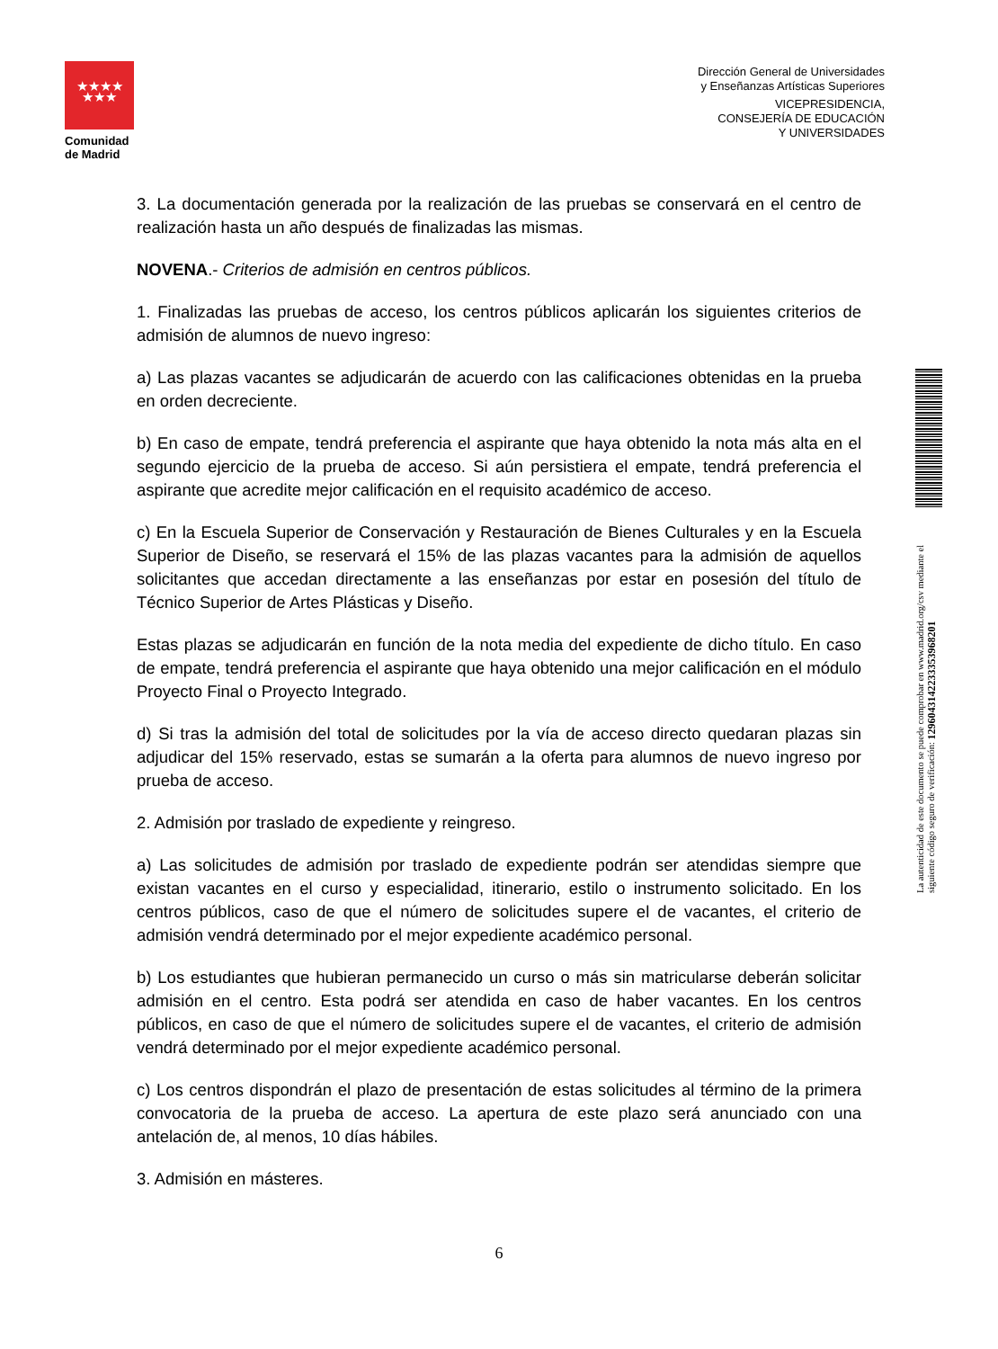★★★★
★★★
Comunidad de Madrid
Dirección General de Universidades
y Enseñanzas Artísticas Superiores
VICEPRESIDENCIA,
CONSEJERÍA DE EDUCACIÓN
Y UNIVERSIDADES
3. La documentación generada por la realización de las pruebas se conservará en el centro de realización hasta un año después de finalizadas las mismas.
NOVENA.- Criterios de admisión en centros públicos.
1. Finalizadas las pruebas de acceso, los centros públicos aplicarán los siguientes criterios de admisión de alumnos de nuevo ingreso:
a) Las plazas vacantes se adjudicarán de acuerdo con las calificaciones obtenidas en la prueba en orden decreciente.
b) En caso de empate, tendrá preferencia el aspirante que haya obtenido la nota más alta en el segundo ejercicio de la prueba de acceso. Si aún persistiera el empate, tendrá preferencia el aspirante que acredite mejor calificación en el requisito académico de acceso.
c) En la Escuela Superior de Conservación y Restauración de Bienes Culturales y en la Escuela Superior de Diseño, se reservará el 15% de las plazas vacantes para la admisión de aquellos solicitantes que accedan directamente a las enseñanzas por estar en posesión del título de Técnico Superior de Artes Plásticas y Diseño.
Estas plazas se adjudicarán en función de la nota media del expediente de dicho título. En caso de empate, tendrá preferencia el aspirante que haya obtenido una mejor calificación en el módulo Proyecto Final o Proyecto Integrado.
d) Si tras la admisión del total de solicitudes por la vía de acceso directo quedaran plazas sin adjudicar del 15% reservado, estas se sumarán a la oferta para alumnos de nuevo ingreso por prueba de acceso.
2. Admisión por traslado de expediente y reingreso.
a) Las solicitudes de admisión por traslado de expediente podrán ser atendidas siempre que existan vacantes en el curso y especialidad, itinerario, estilo o instrumento solicitado. En los centros públicos, caso de que el número de solicitudes supere el de vacantes, el criterio de admisión vendrá determinado por el mejor expediente académico personal.
b) Los estudiantes que hubieran permanecido un curso o más sin matricularse deberán solicitar admisión en el centro. Esta podrá ser atendida en caso de haber vacantes. En los centros públicos, en caso de que el número de solicitudes supere el de vacantes, el criterio de admisión vendrá determinado por el mejor expediente académico personal.
c) Los centros dispondrán el plazo de presentación de estas solicitudes al término de la primera convocatoria de la prueba de acceso. La apertura de este plazo será anunciado con una antelación de, al menos, 10 días hábiles.
3. Admisión en másteres.
6
La autenticidad de este documento se puede comprobar en www.madrid.org/csv mediante el siguiente código seguro de verificación: 1296043142233353968201